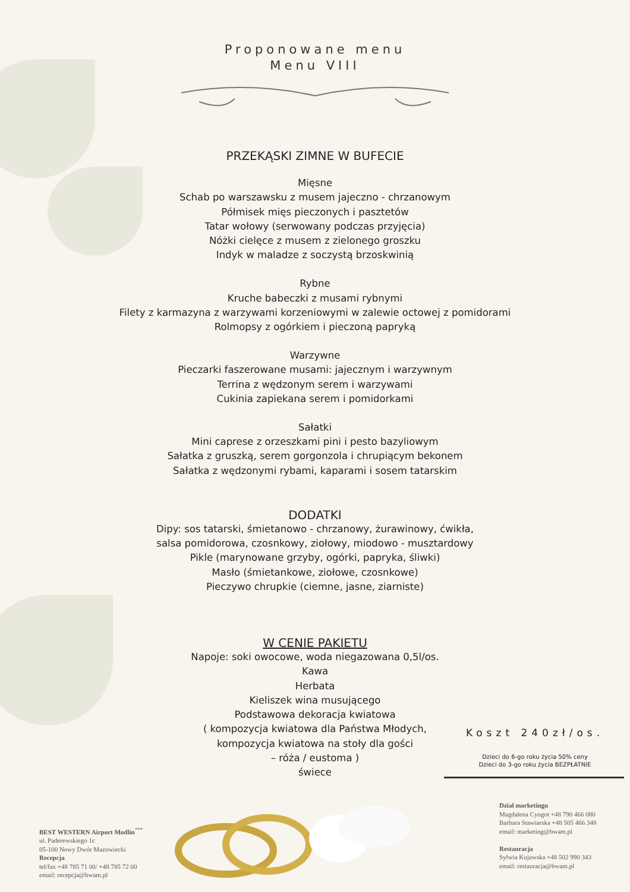Proponowane menu
Menu VIII
PRZEKĄSKI ZIMNE W BUFECIE
Mięsne
Schab po warszawsku z musem jajeczno - chrzanowym
Półmisek mięs pieczonych i pasztetów
Tatar wołowy (serwowany podczas przyjęcia)
Nóżki cielęce z musem z zielonego groszku
Indyk w maladze z soczystą brzoskwinią
Rybne
Kruche babeczki z musami rybnymi
Filety z karmazyna z warzywami korzeniowymi w zalewie octowej z pomidorami
Rolmopsy z ogórkiem i pieczoną papryką
Warzywne
Pieczarki faszerowane musami: jajecznym i warzywnym
Terrina z wędzonym serem i warzywami
Cukinia zapiekana serem i pomidorkami
Sałatki
Mini caprese z orzeszkami pini i pesto bazyliowym
Sałatka z gruszką, serem gorgonzola i chrupiącym bekonem
Sałatka z wędzonymi rybami, kaparami i sosem tatarskim
DODATKI
Dipy: sos tatarski, śmietanowo - chrzanowy, żurawinowy, ćwikła,
salsa pomidorowa, czosnkowy, ziołowy, miodowo - musztardowy
Pikle (marynowane grzyby, ogórki, papryka, śliwki)
Masło (śmietankowe, ziołowe, czosnkowe)
Pieczywo chrupkie (ciemne, jasne, ziarniste)
W CENIE PAKIETU
Napoje: soki owocowe, woda niegazowana 0,5l/os.
Kawa
Herbata
Kieliszek wina musującego
Podstawowa dekoracja kwiatowa
( kompozycja kwiatowa dla Państwa Młodych,
kompozycja kwiatowa na stoły dla gości
– róża / eustoma )
świece
Koszt 240zł/os.
Dzieci do 6-go roku życia 50% ceny
Dzieci do 3-go roku życia BEZPŁATNIE
BEST WESTERN Airport Modlin<sup>***</sup>
ul. Paderewskiego 1c
05-100 Nowy Dwór Mazowiecki
Recepcja
tel/fax +48 785 71 00/ +48 785 72 00
email: recepcja@bwam.pl
Dział marketingu
Magdalena Cyngot +48 790 466 080
Barbara Stawiarska +48 505 466 348
email: marketing@bwam.pl
Restauracja
Sylwia Kujawska +48 502 990 343
email: restauracja@bwam.pl